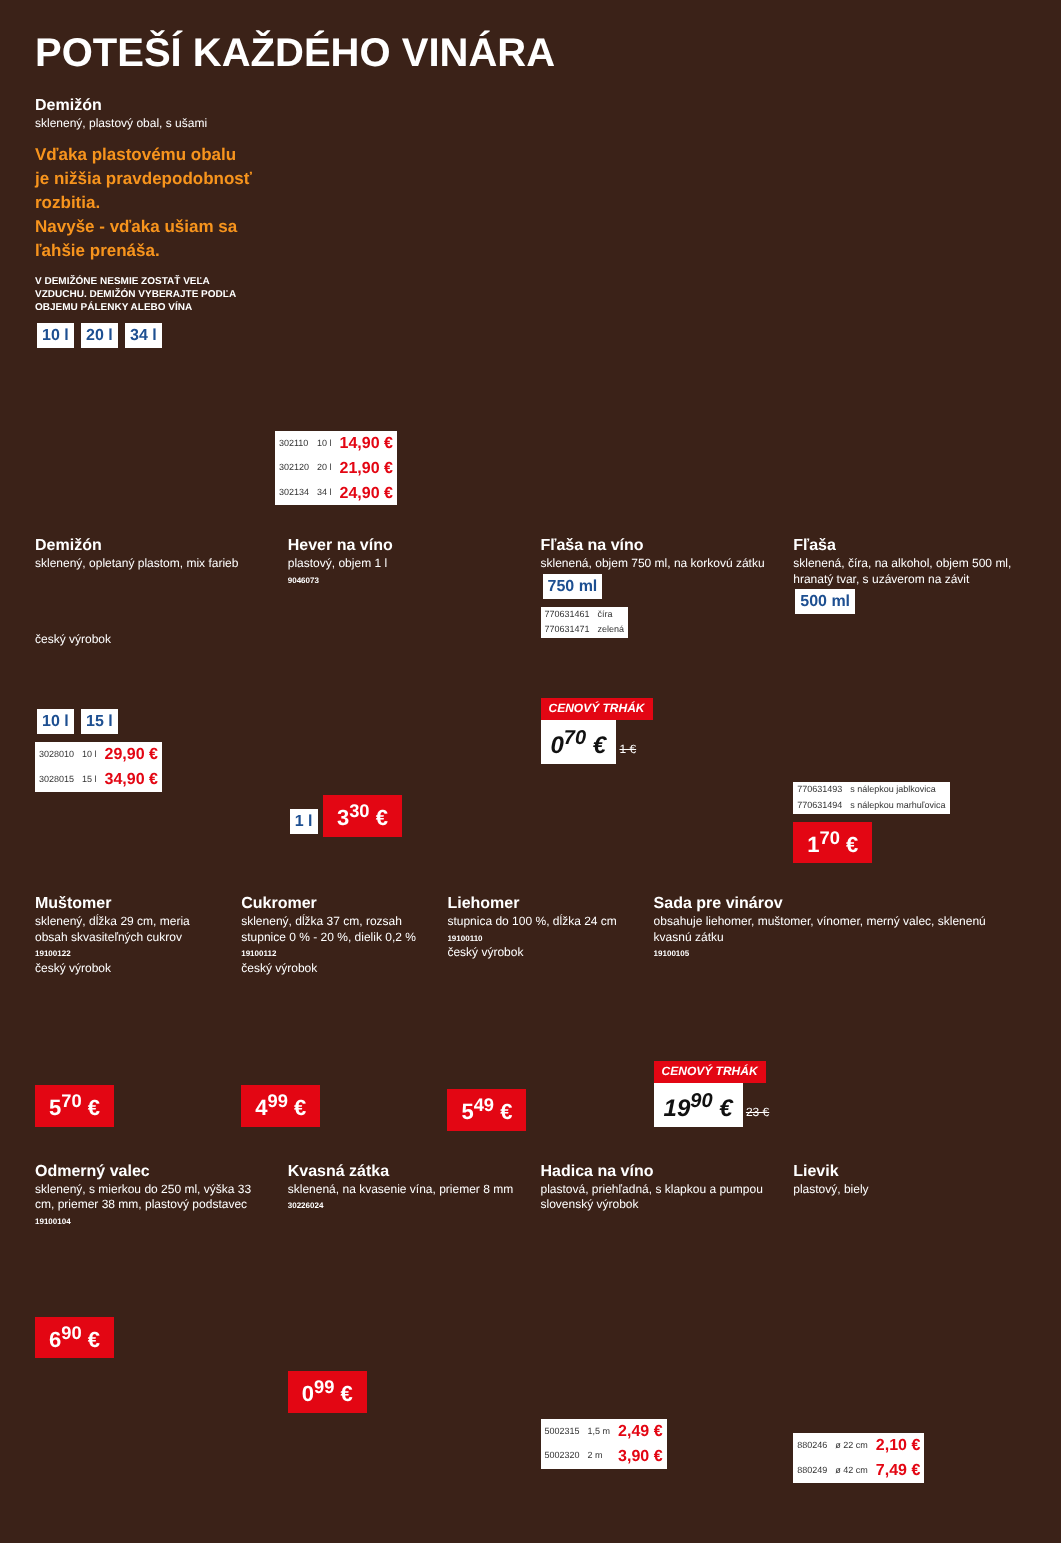POTEŠÍ KAŽDÉHO VINÁRA
Demižón
sklenený, plastový obal, s ušami
Vďaka plastovému obalu je nižšia pravdepodobnosť rozbitia.
Navyše - vďaka ušiam sa ľahšie prenáša.
V DEMIŽÓNE NESMIE ZOSTAŤ VEĽA VZDUCHU. DEMIŽÓN VYBERAJTE PODĽA OBJEMU PÁLENKY ALEBO VÍNA
10 l 20 l 34 l
| 302110 | 10 l | 14,90 € |
| 302120 | 20 l | 21,90 € |
| 302134 | 34 l | 24,90 € |
Demižón
sklenený, opletaný plastom, mix farieb
český výrobok
10 l 15 l
| 3028010 | 10 l | 29,90 € |
| 3028015 | 15 l | 34,90 € |
Hever na víno
plastový, objem 1 l
9046073
1 l 3<sup>30</sup> €
Fľaša na víno
sklenená, objem 750 ml, na korkovú zátku
750 ml
| 770631461 | číra |
| 770631471 | zelená |
CENOVÝ TRHÁK
0<sup>70</sup> € 1 €
Fľaša
sklenená, číra, na alkohol, objem 500 ml, hranatý tvar, s uzáverom na závit
500 ml
| 770631493 | s nálepkou jablkovica |
| 770631494 | s nálepkou marhuľovica |
1<sup>70</sup> €
Muštomer
sklenený, dĺžka 29 cm, meria obsah skvasiteľných cukrov
19100122
český výrobok
5<sup>70</sup> €
Cukromer
sklenený, dĺžka 37 cm, rozsah stupnice 0 % - 20 %, dielik 0,2 %
19100112
český výrobok
4<sup>99</sup> €
Liehomer
stupnica do 100 %, dĺžka 24 cm
19100110
český výrobok
5<sup>49</sup> €
Sada pre vinárov
obsahuje liehomer, muštomer, vínomer, merný valec, sklenenú kvasnú zátku
19100105
CENOVÝ TRHÁK
19<sup>90</sup> € 23 €
Odmerný valec
sklenený, s mierkou do 250 ml, výška 33 cm, priemer 38 mm, plastový podstavec
19100104
6<sup>90</sup> €
Kvasná zátka
sklenená, na kvasenie vína, priemer 8 mm
30226024
0<sup>99</sup> €
Hadica na víno
plastová, priehľadná, s klapkou a pumpou
slovenský výrobok
| 5002315 | 1,5 m | 2,49 € |
| 5002320 | 2 m | 3,90 € |
Lievik
plastový, biely
| 880246 | ø 22 cm | 2,10 € |
| 880249 | ø 42 cm | 7,49 € |